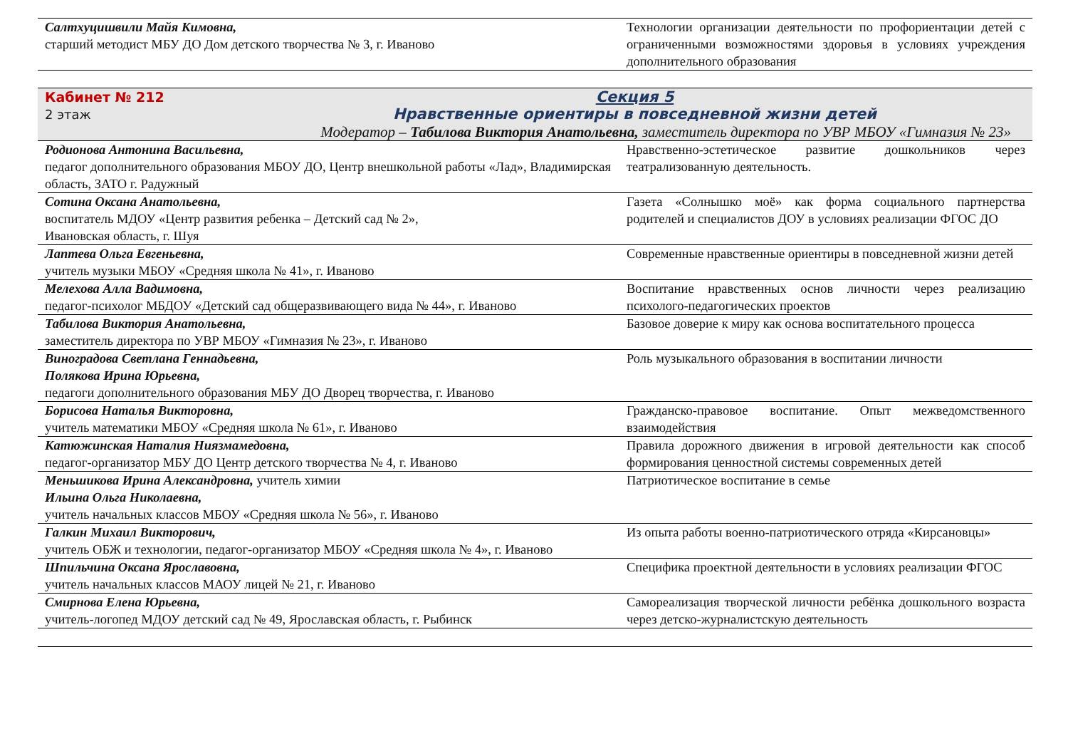| Салтхуцишвили Майя Кимовна, старший методист МБУ ДО Дом детского творчества № 3, г. Иваново | Технологии организации деятельности по профориентации детей с ограниченными возможностями здоровья в условиях учреждения дополнительного образования |
| Кабинет № 212 2 этаж Секция 5 Нравственные ориентиры в повседневной жизни детей Модератор – Табилова Виктория Анатольевна, заместитель директора по УВР МБОУ «Гимназия № 23» | |
| Родионова Антонина Васильевна, педагог дополнительного образования МБОУ ДО, Центр внешкольной работы «Лад», Владимирская область, ЗАТО г. Радужный | Нравственно-эстетическое развитие дошкольников через театрализованную деятельность. |
| Сотина Оксана Анатольевна, воспитатель МДОУ «Центр развития ребенка – Детский сад № 2», Ивановская область, г. Шуя | Газета «Солнышко моё» как форма социального партнерства родителей и специалистов ДОУ в условиях реализации ФГОС ДО |
| Лаптева Ольга Евгеньевна, учитель музыки МБОУ «Средняя школа № 41», г. Иваново | Современные нравственные ориентиры в повседневной жизни детей |
| Мелехова Алла Вадимовна, педагог-психолог МБДОУ «Детский сад общеразвивающего вида № 44», г. Иваново | Воспитание нравственных основ личности через реализацию психолого-педагогических проектов |
| Табилова Виктория Анатольевна, заместитель директора по УВР МБОУ «Гимназия № 23», г. Иваново | Базовое доверие к миру как основа воспитательного процесса |
| Виноградова Светлана Геннадьевна, Полякова Ирина Юрьевна, педагоги дополнительного образования МБУ ДО Дворец творчества, г. Иваново | Роль музыкального образования в воспитании личности |
| Борисова Наталья Викторовна, учитель математики МБОУ «Средняя школа № 61», г. Иваново | Гражданско-правовое воспитание. Опыт межведомственного взаимодействия |
| Катюжинская Наталия Ниязмамедовна, педагог-организатор МБУ ДО Центр детского творчества № 4, г. Иваново | Правила дорожного движения в игровой деятельности как способ формирования ценностной системы современных детей |
| Меньшикова Ирина Александровна, учитель химии Ильина Ольга Николаевна, учитель начальных классов МБОУ «Средняя школа № 56», г. Иваново | Патриотическое воспитание в семье |
| Галкин Михаил Викторович, учитель ОБЖ и технологии, педагог-организатор МБОУ «Средняя школа № 4», г. Иваново | Из опыта работы военно-патриотического отряда «Кирсановцы» |
| Шпильчина Оксана Ярославовна, учитель начальных классов МАОУ лицей № 21, г. Иваново | Специфика проектной деятельности в условиях реализации ФГОС |
| Смирнова Елена Юрьевна, учитель-логопед МДОУ детский сад № 49, Ярославская область, г. Рыбинск | Самореализация творческой личности ребёнка дошкольного возраста через детско-журналистскую деятельность |